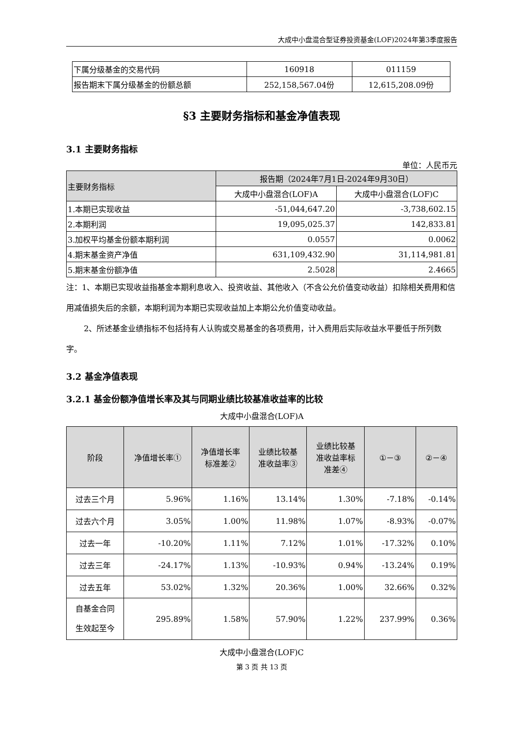大成中小盘混合型证券投资基金(LOF)2024年第3季度报告
| 下属分级基金的交易代码 | 160918 | 011159 |
| 报告期末下属分级基金的份额总额 | 252,158,567.04份 | 12,615,208.09份 |
§3 主要财务指标和基金净值表现
3.1 主要财务指标
单位：人民币元
| 主要财务指标 | 报告期（2024年7月1日-2024年9月30日） | |
| | 大成中小盘混合(LOF)A | 大成中小盘混合(LOF)C |
| 1.本期已实现收益 | -51,044,647.20 | -3,738,602.15 |
| 2.本期利润 | 19,095,025.37 | 142,833.81 |
| 3.加权平均基金份额本期利润 | 0.0557 | 0.0062 |
| 4.期末基金资产净值 | 631,109,432.90 | 31,114,981.81 |
| 5.期末基金份额净值 | 2.5028 | 2.4665 |
注：1、本期已实现收益指基金本期利息收入、投资收益、其他收入（不含公允价值变动收益）扣除相关费用和信用减值损失后的余额，本期利润为本期已实现收益加上本期公允价值变动收益。
2、所述基金业绩指标不包括持有人认购或交易基金的各项费用，计入费用后实际收益水平要低于所列数字。
3.2 基金净值表现
3.2.1 基金份额净值增长率及其与同期业绩比较基准收益率的比较
大成中小盘混合(LOF)A
| 阶段 | 净值增长率① | 净值增长率 标准差② | 业绩比较基 准收益率③ | 业绩比较基 准收益率标 准差④ | ①－③ | ②－④ |
| --- | --- | --- | --- | --- | --- | --- |
| 过去三个月 | 5.96% | 1.16% | 13.14% | 1.30% | -7.18% | -0.14% |
| 过去六个月 | 3.05% | 1.00% | 11.98% | 1.07% | -8.93% | -0.07% |
| 过去一年 | -10.20% | 1.11% | 7.12% | 1.01% | -17.32% | 0.10% |
| 过去三年 | -24.17% | 1.13% | -10.93% | 0.94% | -13.24% | 0.19% |
| 过去五年 | 53.02% | 1.32% | 20.36% | 1.00% | 32.66% | 0.32% |
| 自基金合同 生效起至今 | 295.89% | 1.58% | 57.90% | 1.22% | 237.99% | 0.36% |
大成中小盘混合(LOF)C
第 3 页 共 13 页